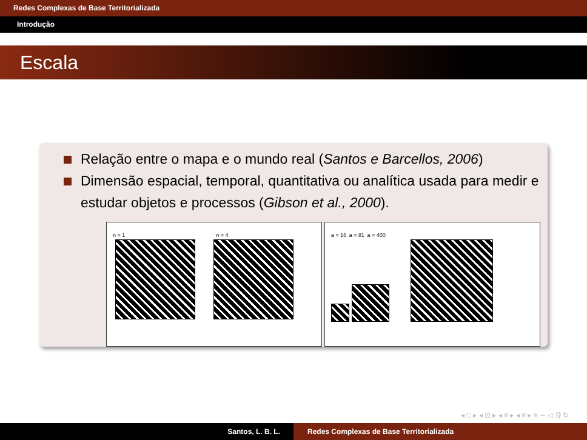Redes Complexas de Base Territorializada
Introdução
Escala
Relação entre o mapa e o mundo real (Santos e Barcellos, 2006)
Dimensão espacial, temporal, quantitativa ou analítica usada para medir e estudar objetos e processos (Gibson et al., 2000).
n = 1 n = 4
a = 16 a = 81 a = 400
◂ □ ▸ ◂ ⊡ ▸ ◂ ≡ ▸ ◂ ≡ ▸ ≡ ∽ ◁ ℚ ↻
Santos, L. B. L. Redes Complexas de Base Territorializada